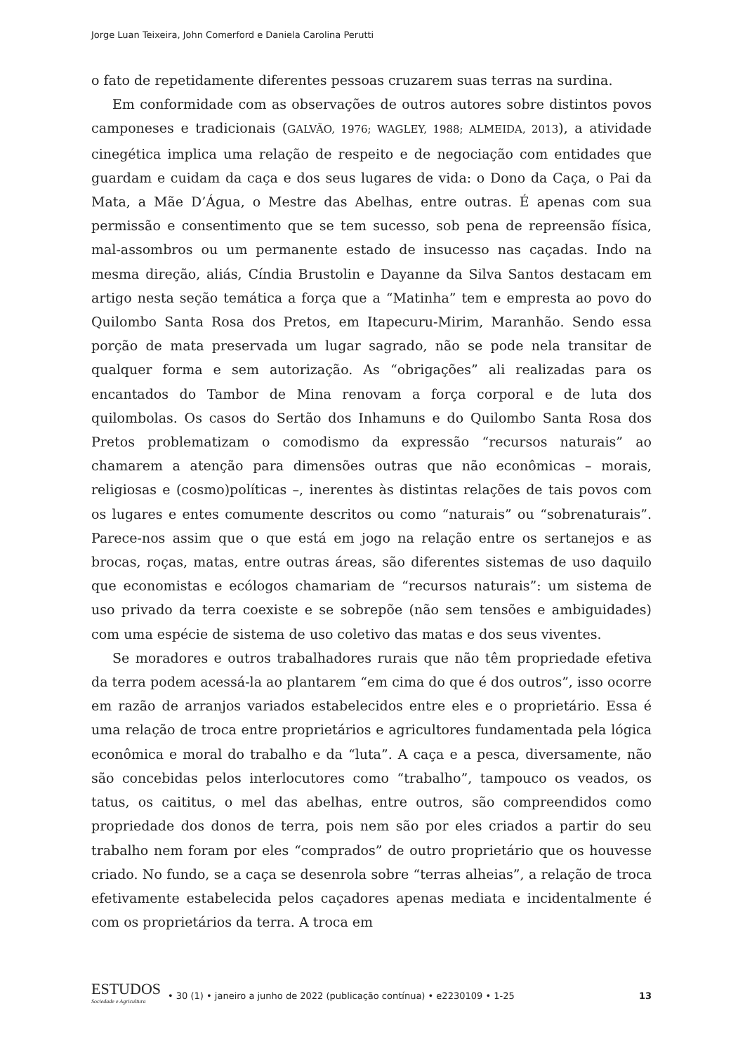Jorge Luan Teixeira, John Comerford e Daniela Carolina Perutti
o fato de repetidamente diferentes pessoas cruzarem suas terras na surdina.
Em conformidade com as observações de outros autores sobre distintos povos camponeses e tradicionais (GALVÃO, 1976; WAGLEY, 1988; ALMEIDA, 2013), a atividade cinegética implica uma relação de respeito e de negociação com entidades que guardam e cuidam da caça e dos seus lugares de vida: o Dono da Caça, o Pai da Mata, a Mãe D’Água, o Mestre das Abelhas, entre outras. É apenas com sua permissão e consentimento que se tem sucesso, sob pena de repreensão física, mal-assombros ou um permanente estado de insucesso nas caçadas. Indo na mesma direção, aliás, Cíndia Brustolin e Dayanne da Silva Santos destacam em artigo nesta seção temática a força que a “Matinha” tem e empresta ao povo do Quilombo Santa Rosa dos Pretos, em Itapecuru-Mirim, Maranhão. Sendo essa porção de mata preservada um lugar sagrado, não se pode nela transitar de qualquer forma e sem autorização. As “obrigações” ali realizadas para os encantados do Tambor de Mina renovam a força corporal e de luta dos quilombolas. Os casos do Sertão dos Inhamuns e do Quilombo Santa Rosa dos Pretos problematizam o comodismo da expressão “recursos naturais” ao chamarem a atenção para dimensões outras que não econômicas – morais, religiosas e (cosmo)políticas –, inerentes às distintas relações de tais povos com os lugares e entes comumente descritos ou como “naturais” ou “sobrenaturais”. Parece-nos assim que o que está em jogo na relação entre os sertanejos e as brocas, roças, matas, entre outras áreas, são diferentes sistemas de uso daquilo que economistas e ecólogos chamariam de “recursos naturais”: um sistema de uso privado da terra coexiste e se sobrepõe (não sem tensões e ambiguidades) com uma espécie de sistema de uso coletivo das matas e dos seus viventes.
Se moradores e outros trabalhadores rurais que não têm propriedade efetiva da terra podem acessá-la ao plantarem “em cima do que é dos outros”, isso ocorre em razão de arranjos variados estabelecidos entre eles e o proprietário. Essa é uma relação de troca entre proprietários e agricultores fundamentada pela lógica econômica e moral do trabalho e da “luta”. A caça e a pesca, diversamente, não são concebidas pelos interlocutores como “trabalho”, tampouco os veados, os tatus, os caititus, o mel das abelhas, entre outros, são compreendidos como propriedade dos donos de terra, pois nem são por eles criados a partir do seu trabalho nem foram por eles “comprados” de outro proprietário que os houvesse criado. No fundo, se a caça se desenrola sobre “terras alheias”, a relação de troca efetivamente estabelecida pelos caçadores apenas mediata e incidentalmente é com os proprietários da terra. A troca em
ESTUDOS
Sociedade e Agricultura
• 30 (1) • janeiro a junho de 2022 (publicação contínua) • e2230109 • 1-25 13